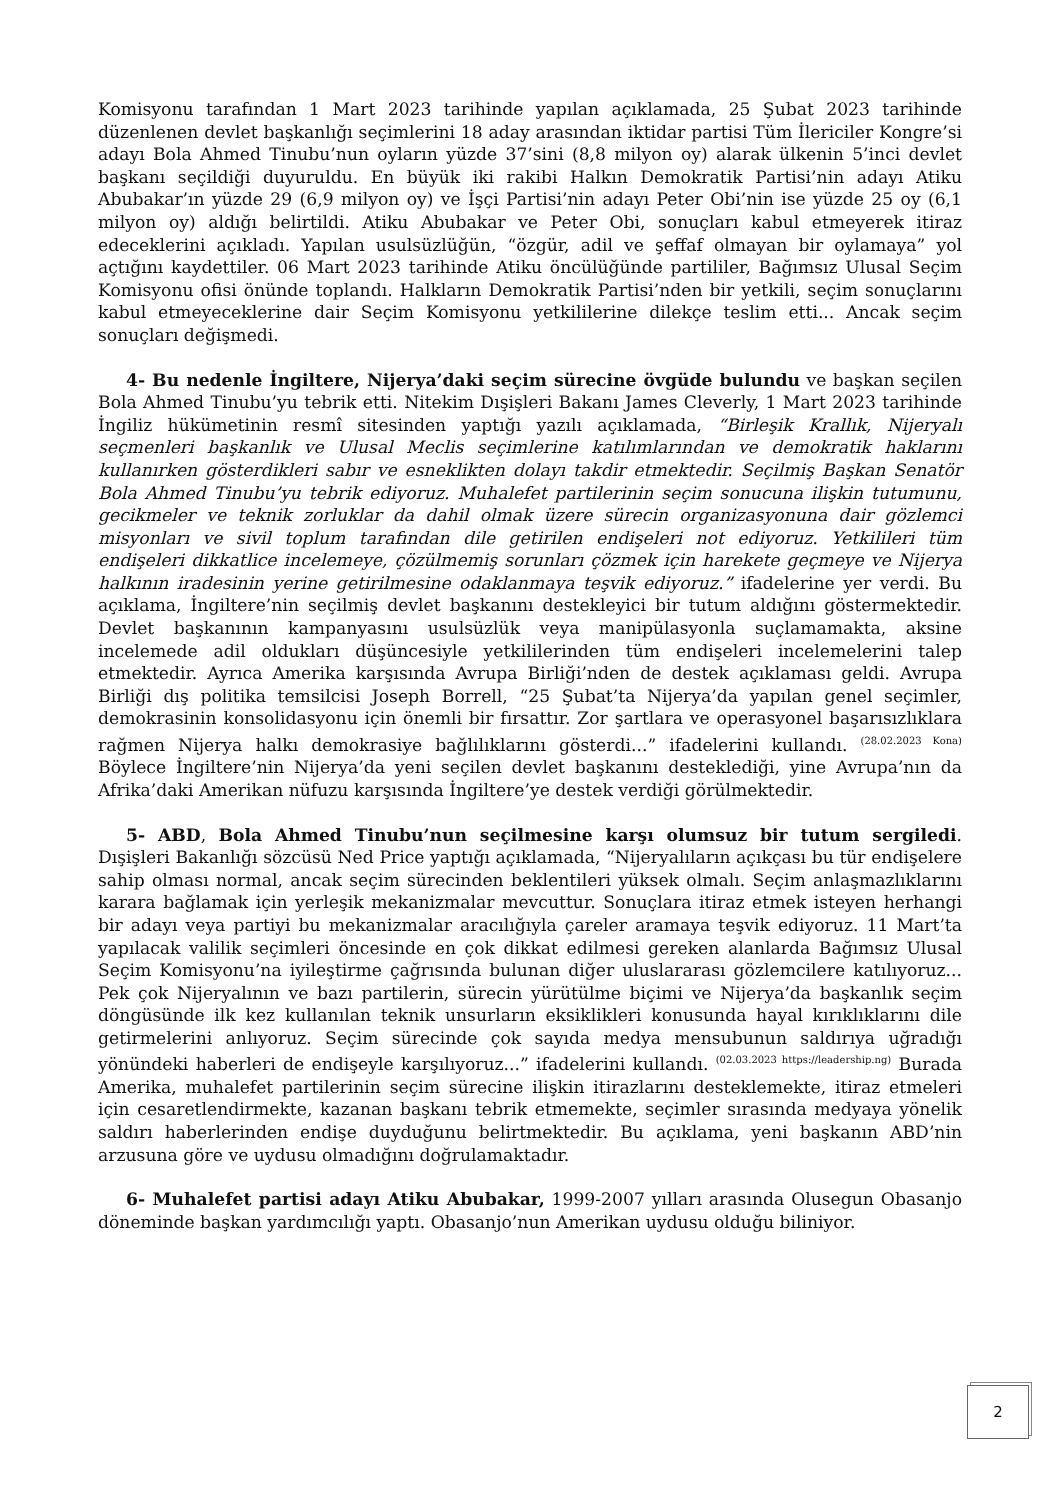Komisyonu tarafından 1 Mart 2023 tarihinde yapılan açıklamada, 25 Şubat 2023 tarihinde düzenlenen devlet başkanlığı seçimlerini 18 aday arasından iktidar partisi Tüm İlericiler Kongre’si adayı Bola Ahmed Tinubu’nun oyların yüzde 37’sini (8,8 milyon oy) alarak ülkenin 5’inci devlet başkanı seçildiği duyuruldu. En büyük iki rakibi Halkın Demokratik Partisi’nin adayı Atiku Abubakar’ın yüzde 29 (6,9 milyon oy) ve İşçi Partisi’nin adayı Peter Obi’nin ise yüzde 25 oy (6,1 milyon oy) aldığı belirtildi. Atiku Abubakar ve Peter Obi, sonuçları kabul etmeyerek itiraz edeceklerini açıkladı. Yapılan usulsüzlüğün, “özgür, adil ve şeffaf olmayan bir oylamaya” yol açtığını kaydettiler. 06 Mart 2023 tarihinde Atiku öncülüğünde partililer, Bağımsız Ulusal Seçim Komisyonu ofisi önünde toplandı. Halkların Demokratik Partisi’nden bir yetkili, seçim sonuçlarını kabul etmeyeceklerine dair Seçim Komisyonu yetkililerine dilekçe teslim etti... Ancak seçim sonuçları değişmedi.
4- Bu nedenle İngiltere, Nijerya’daki seçim sürecine övgüde bulundu ve başkan seçilen Bola Ahmed Tinubu’yu tebrik etti. Nitekim Dışişleri Bakanı James Cleverly, 1 Mart 2023 tarihinde İngiliz hükümetinin resmî sitesinden yaptığı yazılı açıklamada, “Birleşik Krallık, Nijeryalı seçmenleri başkanlık ve Ulusal Meclis seçimlerine katılımlarından ve demokratik haklarını kullanırken gösterdikleri sabır ve esneklikten dolayı takdir etmektedir. Seçilmiş Başkan Senatör Bola Ahmed Tinubu’yu tebrik ediyoruz. Muhalefet partilerinin seçim sonucuna ilişkin tutumunu, gecikmeler ve teknik zorluklar da dahil olmak üzere sürecin organizasyonuna dair gözlemci misyonları ve sivil toplum tarafından dile getirilen endişeleri not ediyoruz. Yetkilileri tüm endişeleri dikkatlice incelemeye, çözülmemiş sorunları çözmek için harekete geçmeye ve Nijerya halkının iradesinin yerine getirilmesine odaklanmaya teşvik ediyoruz.” ifadelerine yer verdi. Bu açıklama, İngiltere’nin seçilmiş devlet başkanını destekleyici bir tutum aldığını göstermektedir. Devlet başkanının kampanyasını usulsüzlük veya manipülasyonla suçlamamakta, aksine incelemede adil oldukları düşüncesiyle yetkililerinden tüm endişeleri incelemelerini talep etmektedir. Ayrıca Amerika karşısında Avrupa Birliği’nden de destek açıklaması geldi. Avrupa Birliği dış politika temsilcisi Joseph Borrell, “25 Şubat’ta Nijerya’da yapılan genel seçimler, demokrasinin konsolidasyonu için önemli bir fırsattır. Zor şartlara ve operasyonel başarısızlıklara rağmen Nijerya halkı demokrasiye bağlılıklarını gösterdi...” ifadelerini kullandı. <sup>(28.02.2023 Kona)</sup> Böylece İngiltere’nin Nijerya’da yeni seçilen devlet başkanını desteklediği, yine Avrupa’nın da Afrika’daki Amerikan nüfuzu karşısında İngiltere’ye destek verdiği görülmektedir.
5- ABD, Bola Ahmed Tinubu’nun seçilmesine karşı olumsuz bir tutum sergiledi. Dışişleri Bakanlığı sözcüsü Ned Price yaptığı açıklamada, “Nijeryalıların açıkçası bu tür endişelere sahip olması normal, ancak seçim sürecinden beklentileri yüksek olmalı. Seçim anlaşmazlıklarını karara bağlamak için yerleşik mekanizmalar mevcuttur. Sonuçlara itiraz etmek isteyen herhangi bir adayı veya partiyi bu mekanizmalar aracılığıyla çareler aramaya teşvik ediyoruz. 11 Mart’ta yapılacak valilik seçimleri öncesinde en çok dikkat edilmesi gereken alanlarda Bağımsız Ulusal Seçim Komisyonu’na iyileştirme çağrısında bulunan diğer uluslararası gözlemcilere katılıyoruz... Pek çok Nijeryalının ve bazı partilerin, sürecin yürütülme biçimi ve Nijerya’da başkanlık seçim döngüsünde ilk kez kullanılan teknik unsurların eksiklikleri konusunda hayal kırıklıklarını dile getirmelerini anlıyoruz. Seçim sürecinde çok sayıda medya mensubunun saldırıya uğradığı yönündeki haberleri de endişeyle karşılıyoruz...” ifadelerini kullandı. <sup>(02.03.2023 https://leadership.ng)</sup> Burada Amerika, muhalefet partilerinin seçim sürecine ilişkin itirazlarını desteklemekte, itiraz etmeleri için cesaretlendirmekte, kazanan başkanı tebrik etmemekte, seçimler sırasında medyaya yönelik saldırı haberlerinden endişe duyduğunu belirtmektedir. Bu açıklama, yeni başkanın ABD’nin arzusuna göre ve uydusu olmadığını doğrulamaktadır.
6- Muhalefet partisi adayı Atiku Abubakar, 1999-2007 yılları arasında Olusegun Obasanjo döneminde başkan yardımcılığı yaptı. Obasanjo’nun Amerikan uydusu olduğu biliniyor.
2